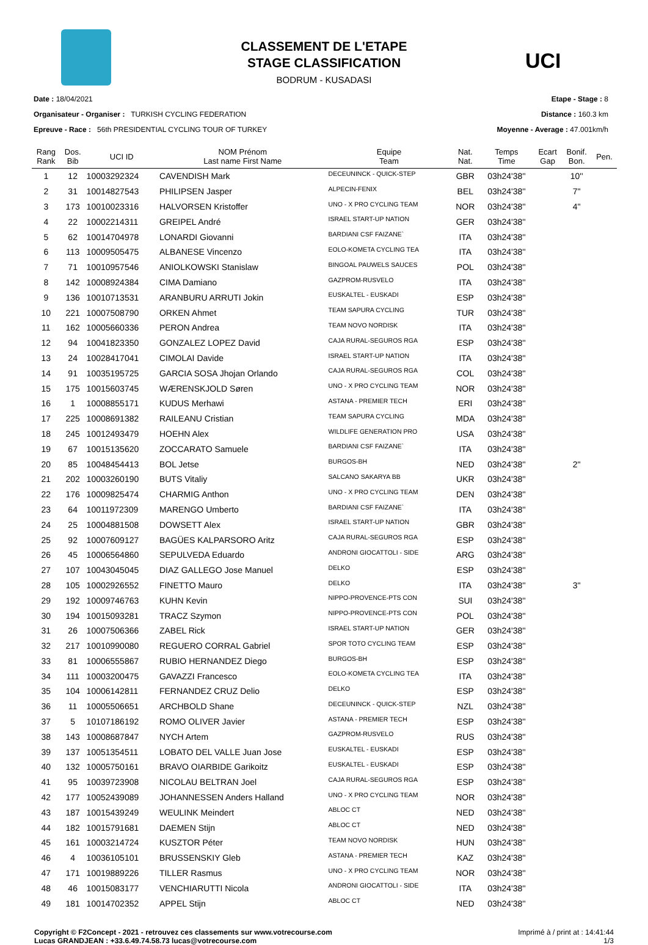UCI
CLASSEMENT DE L'ETAPE
STAGE CLASSIFICATION
BODRUM - KUSADASI
Date : 18/04/2021
Organisateur - Organiser : TURKISH CYCLING FEDERATION
Epreuve - Race : 56th PRESIDENTIAL CYCLING TOUR OF TURKEY
Etape - Stage : 8
Distance : 160.3 km
Moyenne - Average : 47.001km/h
| Rang Rank | Dos. Bib | UCI ID | NOM Prénom Last name First Name | Equipe Team | Nat. Nat. | Temps Time | Ecart Gap | Bonif. Bon. | Pen. |
| --- | --- | --- | --- | --- | --- | --- | --- | --- | --- |
| 1 | 12 | 10003292324 | CAVENDISH Mark | DECEUNINCK - QUICK-STEP | GBR | 03h24'38'' | | 10'' | |
| 2 | 31 | 10014827543 | PHILIPSEN Jasper | ALPECIN-FENIX | BEL | 03h24'38'' | | 7'' | |
| 3 | 173 | 10010023316 | HALVORSEN Kristoffer | UNO - X PRO CYCLING TEAM | NOR | 03h24'38'' | | 4'' | |
| 4 | 22 | 10002214311 | GREIPEL André | ISRAEL START-UP NATION | GER | 03h24'38'' | | | |
| 5 | 62 | 10014704978 | LONARDI Giovanni | BARDIANI CSF FAIZANE` | ITA | 03h24'38'' | | | |
| 6 | 113 | 10009505475 | ALBANESE Vincenzo | EOLO-KOMETA CYCLING TEA | ITA | 03h24'38'' | | | |
| 7 | 71 | 10010957546 | ANIOLKOWSKI Stanislaw | BINGOAL PAUWELS SAUCES | POL | 03h24'38'' | | | |
| 8 | 142 | 10008924384 | CIMA Damiano | GAZPROM-RUSVELO | ITA | 03h24'38'' | | | |
| 9 | 136 | 10010713531 | ARANBURU ARRUTI Jokin | EUSKALTEL - EUSKADI | ESP | 03h24'38'' | | | |
| 10 | 221 | 10007508790 | ORKEN Ahmet | TEAM SAPURA CYCLING | TUR | 03h24'38'' | | | |
| 11 | 162 | 10005660336 | PERON Andrea | TEAM NOVO NORDISK | ITA | 03h24'38'' | | | |
| 12 | 94 | 10041823350 | GONZALEZ LOPEZ David | CAJA RURAL-SEGUROS RGA | ESP | 03h24'38'' | | | |
| 13 | 24 | 10028417041 | CIMOLAI Davide | ISRAEL START-UP NATION | ITA | 03h24'38'' | | | |
| 14 | 91 | 10035195725 | GARCIA SOSA Jhojan Orlando | CAJA RURAL-SEGUROS RGA | COL | 03h24'38'' | | | |
| 15 | 175 | 10015603745 | WÆRENSKJOLD Søren | UNO - X PRO CYCLING TEAM | NOR | 03h24'38'' | | | |
| 16 | 1 | 10008855171 | KUDUS Merhawi | ASTANA - PREMIER TECH | ERI | 03h24'38'' | | | |
| 17 | 225 | 10008691382 | RAILEANU Cristian | TEAM SAPURA CYCLING | MDA | 03h24'38'' | | | |
| 18 | 245 | 10012493479 | HOEHN Alex | WILDLIFE GENERATION PRO | USA | 03h24'38'' | | | |
| 19 | 67 | 10015135620 | ZOCCARATO Samuele | BARDIANI CSF FAIZANE` | ITA | 03h24'38'' | | | |
| 20 | 85 | 10048454413 | BOL Jetse | BURGOS-BH | NED | 03h24'38'' | | 2'' | |
| 21 | 202 | 10003260190 | BUTS Vitaliy | SALCANO SAKARYA BB | UKR | 03h24'38'' | | | |
| 22 | 176 | 10009825474 | CHARMIG Anthon | UNO - X PRO CYCLING TEAM | DEN | 03h24'38'' | | | |
| 23 | 64 | 10011972309 | MARENGO Umberto | BARDIANI CSF FAIZANE` | ITA | 03h24'38'' | | | |
| 24 | 25 | 10004881508 | DOWSETT Alex | ISRAEL START-UP NATION | GBR | 03h24'38'' | | | |
| 25 | 92 | 10007609127 | BAGÜES KALPARSORO Aritz | CAJA RURAL-SEGUROS RGA | ESP | 03h24'38'' | | | |
| 26 | 45 | 10006564860 | SEPULVEDA Eduardo | ANDRONI GIOCATTOLI - SIDE | ARG | 03h24'38'' | | | |
| 27 | 107 | 10043045045 | DIAZ GALLEGO Jose Manuel | DELKO | ESP | 03h24'38'' | | | |
| 28 | 105 | 10002926552 | FINETTO Mauro | DELKO | ITA | 03h24'38'' | | 3'' | |
| 29 | 192 | 10009746763 | KUHN Kevin | NIPPO-PROVENCE-PTS CON | SUI | 03h24'38'' | | | |
| 30 | 194 | 10015093281 | TRACZ Szymon | NIPPO-PROVENCE-PTS CON | POL | 03h24'38'' | | | |
| 31 | 26 | 10007506366 | ZABEL Rick | ISRAEL START-UP NATION | GER | 03h24'38'' | | | |
| 32 | 217 | 10010990080 | REGUERO CORRAL Gabriel | SPOR TOTO CYCLING TEAM | ESP | 03h24'38'' | | | |
| 33 | 81 | 10006555867 | RUBIO HERNANDEZ Diego | BURGOS-BH | ESP | 03h24'38'' | | | |
| 34 | 111 | 10003200475 | GAVAZZI Francesco | EOLO-KOMETA CYCLING TEA | ITA | 03h24'38'' | | | |
| 35 | 104 | 10006142811 | FERNANDEZ CRUZ Delio | DELKO | ESP | 03h24'38'' | | | |
| 36 | 11 | 10005506651 | ARCHBOLD Shane | DECEUNINCK - QUICK-STEP | NZL | 03h24'38'' | | | |
| 37 | 5 | 10107186192 | ROMO OLIVER Javier | ASTANA - PREMIER TECH | ESP | 03h24'38'' | | | |
| 38 | 143 | 10008687847 | NYCH Artem | GAZPROM-RUSVELO | RUS | 03h24'38'' | | | |
| 39 | 137 | 10051354511 | LOBATO DEL VALLE Juan Jose | EUSKALTEL - EUSKADI | ESP | 03h24'38'' | | | |
| 40 | 132 | 10005750161 | BRAVO OIARBIDE Garikoitz | EUSKALTEL - EUSKADI | ESP | 03h24'38'' | | | |
| 41 | 95 | 10039723908 | NICOLAU BELTRAN Joel | CAJA RURAL-SEGUROS RGA | ESP | 03h24'38'' | | | |
| 42 | 177 | 10052439089 | JOHANNESSEN Anders Halland | UNO - X PRO CYCLING TEAM | NOR | 03h24'38'' | | | |
| 43 | 187 | 10015439249 | WEULINK Meindert | ABLOC CT | NED | 03h24'38'' | | | |
| 44 | 182 | 10015791681 | DAEMEN Stijn | ABLOC CT | NED | 03h24'38'' | | | |
| 45 | 161 | 10003214724 | KUSZTOR Péter | TEAM NOVO NORDISK | HUN | 03h24'38'' | | | |
| 46 | 4 | 10036105101 | BRUSSENSKIY Gleb | ASTANA - PREMIER TECH | KAZ | 03h24'38'' | | | |
| 47 | 171 | 10019889226 | TILLER Rasmus | UNO - X PRO CYCLING TEAM | NOR | 03h24'38'' | | | |
| 48 | 46 | 10015083177 | VENCHIARUTTI Nicola | ANDRONI GIOCATTOLI - SIDE | ITA | 03h24'38'' | | | |
| 49 | 181 | 10014702352 | APPEL Stijn | ABLOC CT | NED | 03h24'38'' | | | |
Copyright © F2Concept - 2021 - retrouvez ces classements sur www.votrecourse.com
Lucas GRANDJEAN : +33.6.49.74.58.73 lucas@votrecourse.com
Imprimé à / print at : 14:41:44
1/3